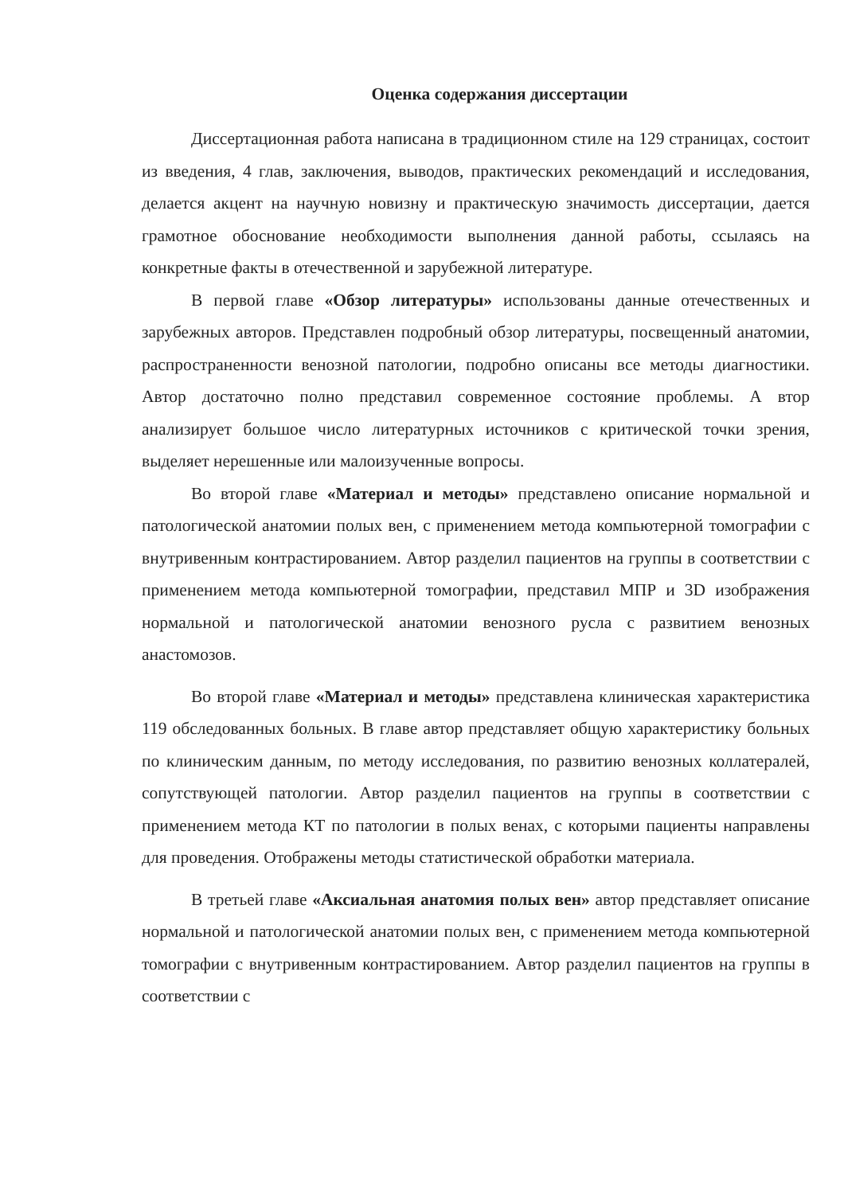Оценка содержания диссертации
Диссертационная работа написана в традиционном стиле на 129 страницах, состоит из введения, 4 глав, заключения, выводов, практических рекомендаций и исследования, делается акцент на научную новизну и практическую значимость диссертации, дается грамотное обоснование необходимости выполнения данной работы, ссылаясь на конкретные факты в отечественной и зарубежной литературе.
В первой главе «Обзор литературы» использованы данные отечественных и зарубежных авторов. Представлен подробный обзор литературы, посвещенный анатомии, распространенности венозной патологии, подробно описаны все методы диагностики. Автор достаточно полно представил современное состояние проблемы. А втор анализирует большое число литературных источников с критической точки зрения, выделяет нерешенные или малоизученные вопросы.
Во второй главе «Материал и методы» представлено описание нормальной и патологической анатомии полых вен, с применением метода компьютерной томографии с внутривенным контрастированием. Автор разделил пациентов на группы в соответствии с применением метода компьютерной томографии, представил МПР и 3D изображения нормальной и патологической анатомии венозного русла с развитием венозных анастомозов.
Во второй главе «Материал и методы» представлена клиническая характеристика 119 обследованных больных. В главе автор представляет общую характеристику больных по клиническим данным, по методу исследования, по развитию венозных коллатералей, сопутствующей патологии. Автор разделил пациентов на группы в соответствии с применением метода КТ по патологии в полых венах, с которыми пациенты направлены для проведения. Отображены методы статистической обработки материала.
В третьей главе «Аксиальная анатомия полых вен» автор представляет описание нормальной и патологической анатомии полых вен, с применением метода компьютерной томографии с внутривенным контрастированием. Автор разделил пациентов на группы в соответствии с